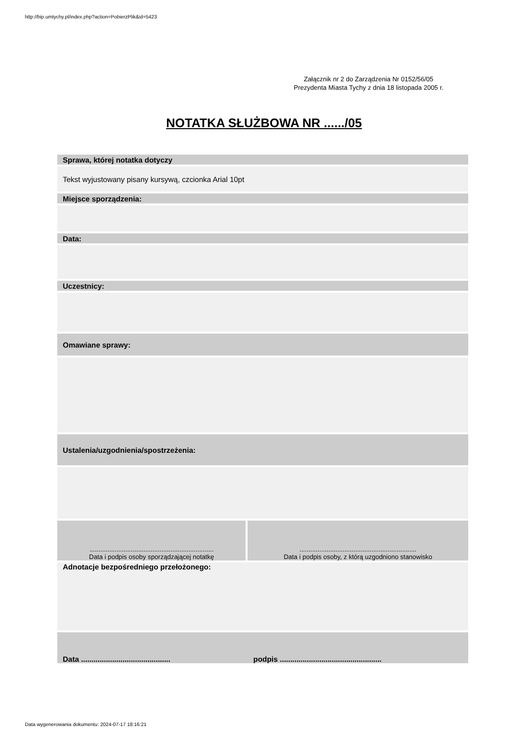http://bip.umtychy.pl/index.php?action=PobierzPlik&id=5423
Załącznik nr 2 do Zarządzenia Nr 0152/56/05
Prezydenta Miasta Tychy z dnia 18 listopada 2005 r.
NOTATKA SŁUŻBOWA NR ....../05
| Sprawa, której notatka dotyczy | |
| Tekst wyjustowany pisany kursywą, czcionka Arial 10pt | |
| Miejsce sporządzenia: | |
| Data: | |
| Uczestnicy: | |
| Omawiane sprawy: | |
| Ustalenia/uzgodnienia/spostrzeżenia: | |
| ..................................................................... Data i podpis osoby sporządzającej notatkę | ................................................................. Data i podpis osoby, z którą uzgodniono stanowisko |
| Adnotacje bezpośredniego przełożonego: | |
| Data ........................................... | podpis ................................................. |
Data wygenerowania dokumentu: 2024-07-17 18:16:21